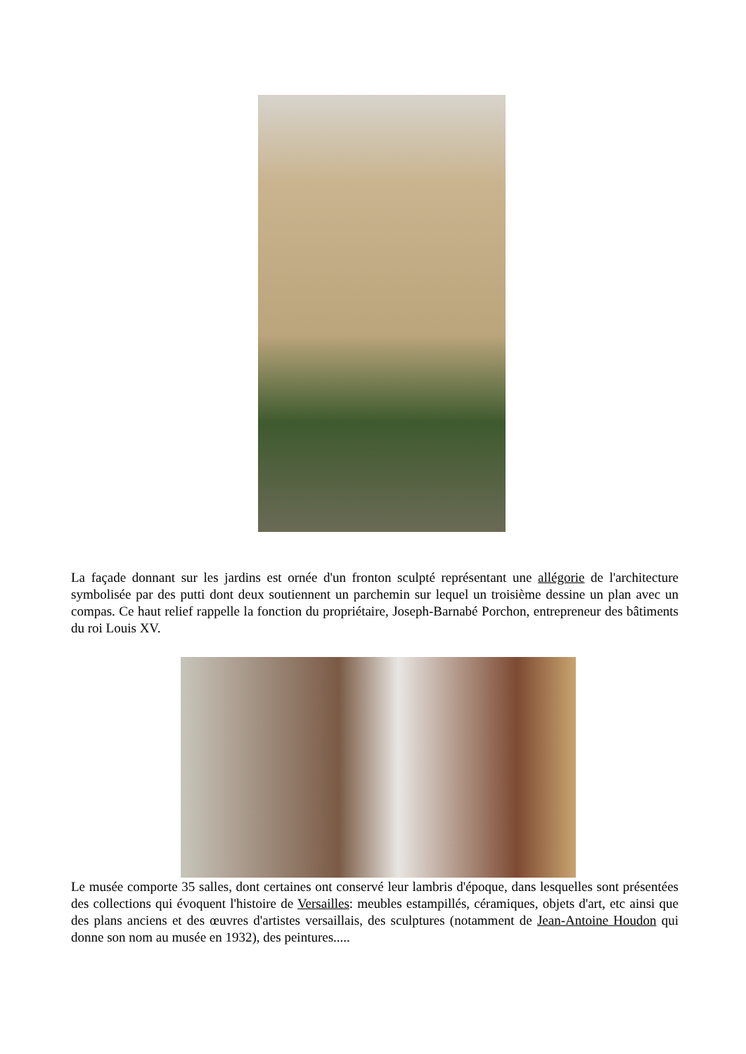La façade donnant sur les jardins est ornée d'un fronton sculpté représentant une allégorie de l'architecture symbolisée par des putti dont deux soutiennent un parchemin sur lequel un troisième dessine un plan avec un compas. Ce haut relief rappelle la fonction du propriétaire, Joseph-Barnabé Porchon, entrepreneur des bâtiments du roi Louis XV.
Le musée comporte 35 salles, dont certaines ont conservé leur lambris d'époque, dans lesquelles sont présentées des collections qui évoquent l'histoire de Versailles: meubles estampillés, céramiques, objets d'art, etc ainsi que des plans anciens et des œuvres d'artistes versaillais, des sculptures (notamment de Jean-Antoine Houdon qui donne son nom au musée en 1932), des peintures.....